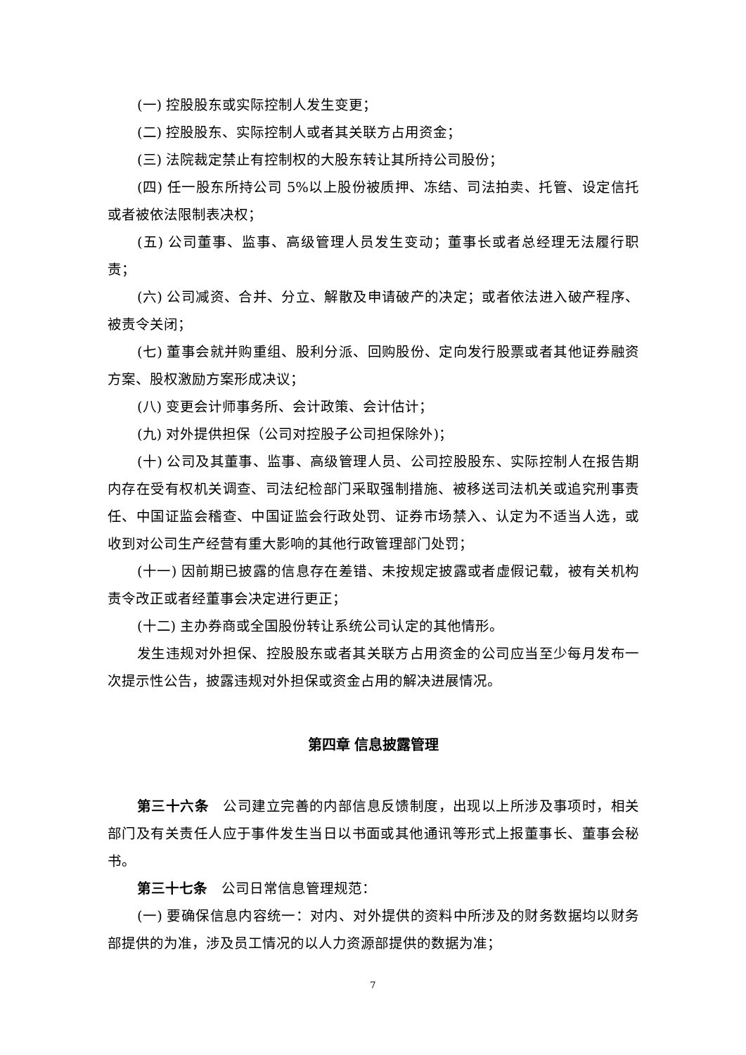(一) 控股股东或实际控制人发生变更；
(二) 控股股东、实际控制人或者其关联方占用资金；
(三) 法院裁定禁止有控制权的大股东转让其所持公司股份；
(四) 任一股东所持公司 5%以上股份被质押、冻结、司法拍卖、托管、设定信托或者被依法限制表决权；
(五) 公司董事、监事、高级管理人员发生变动；董事长或者总经理无法履行职责；
(六) 公司减资、合并、分立、解散及申请破产的决定；或者依法进入破产程序、被责令关闭；
(七) 董事会就并购重组、股利分派、回购股份、定向发行股票或者其他证券融资方案、股权激励方案形成决议；
(八) 变更会计师事务所、会计政策、会计估计；
(九) 对外提供担保（公司对控股子公司担保除外)；
(十) 公司及其董事、监事、高级管理人员、公司控股股东、实际控制人在报告期内存在受有权机关调查、司法纪检部门采取强制措施、被移送司法机关或追究刑事责任、中国证监会稽查、中国证监会行政处罚、证券市场禁入、认定为不适当人选，或收到对公司生产经营有重大影响的其他行政管理部门处罚；
(十一) 因前期已披露的信息存在差错、未按规定披露或者虚假记载，被有关机构责令改正或者经董事会决定进行更正；
(十二) 主办券商或全国股份转让系统公司认定的其他情形。
发生违规对外担保、控股股东或者其关联方占用资金的公司应当至少每月发布一次提示性公告，披露违规对外担保或资金占用的解决进展情况。
第四章 信息披露管理
第三十六条　公司建立完善的内部信息反馈制度，出现以上所涉及事项时，相关部门及有关责任人应于事件发生当日以书面或其他通讯等形式上报董事长、董事会秘书。
第三十七条　公司日常信息管理规范：
(一) 要确保信息内容统一：对内、对外提供的资料中所涉及的财务数据均以财务部提供的为准，涉及员工情况的以人力资源部提供的数据为准；
7